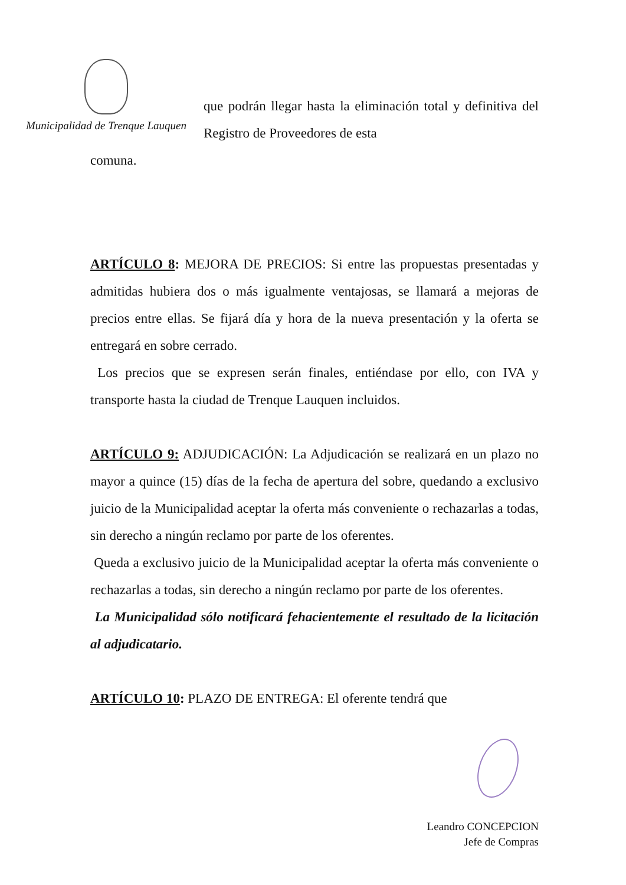Municipalidad de Trenque Lauquen
que podrán llegar hasta la eliminación total y definitiva del Registro de Proveedores de esta
comuna.
ARTÍCULO 8: MEJORA DE PRECIOS: Si entre las propuestas presentadas y admitidas hubiera dos o más igualmente ventajosas, se llamará a mejoras de precios entre ellas. Se fijará día y hora de la nueva presentación y la oferta se entregará en sobre cerrado.
Los precios que se expresen serán finales, entiéndase por ello, con IVA y transporte hasta la ciudad de Trenque Lauquen incluidos.
ARTÍCULO 9: ADJUDICACIÓN: La Adjudicación se realizará en un plazo no mayor a quince (15) días de la fecha de apertura del sobre, quedando a exclusivo juicio de la Municipalidad aceptar la oferta más conveniente o rechazarlas a todas, sin derecho a ningún reclamo por parte de los oferentes.
Queda a exclusivo juicio de la Municipalidad aceptar la oferta más conveniente o rechazarlas a todas, sin derecho a ningún reclamo por parte de los oferentes.
La Municipalidad sólo notificará fehacientemente el resultado de la licitación al adjudicatario.
ARTÍCULO 10: PLAZO DE ENTREGA: El oferente tendrá que
Leandro CONCEPCION
Jefe de Compras